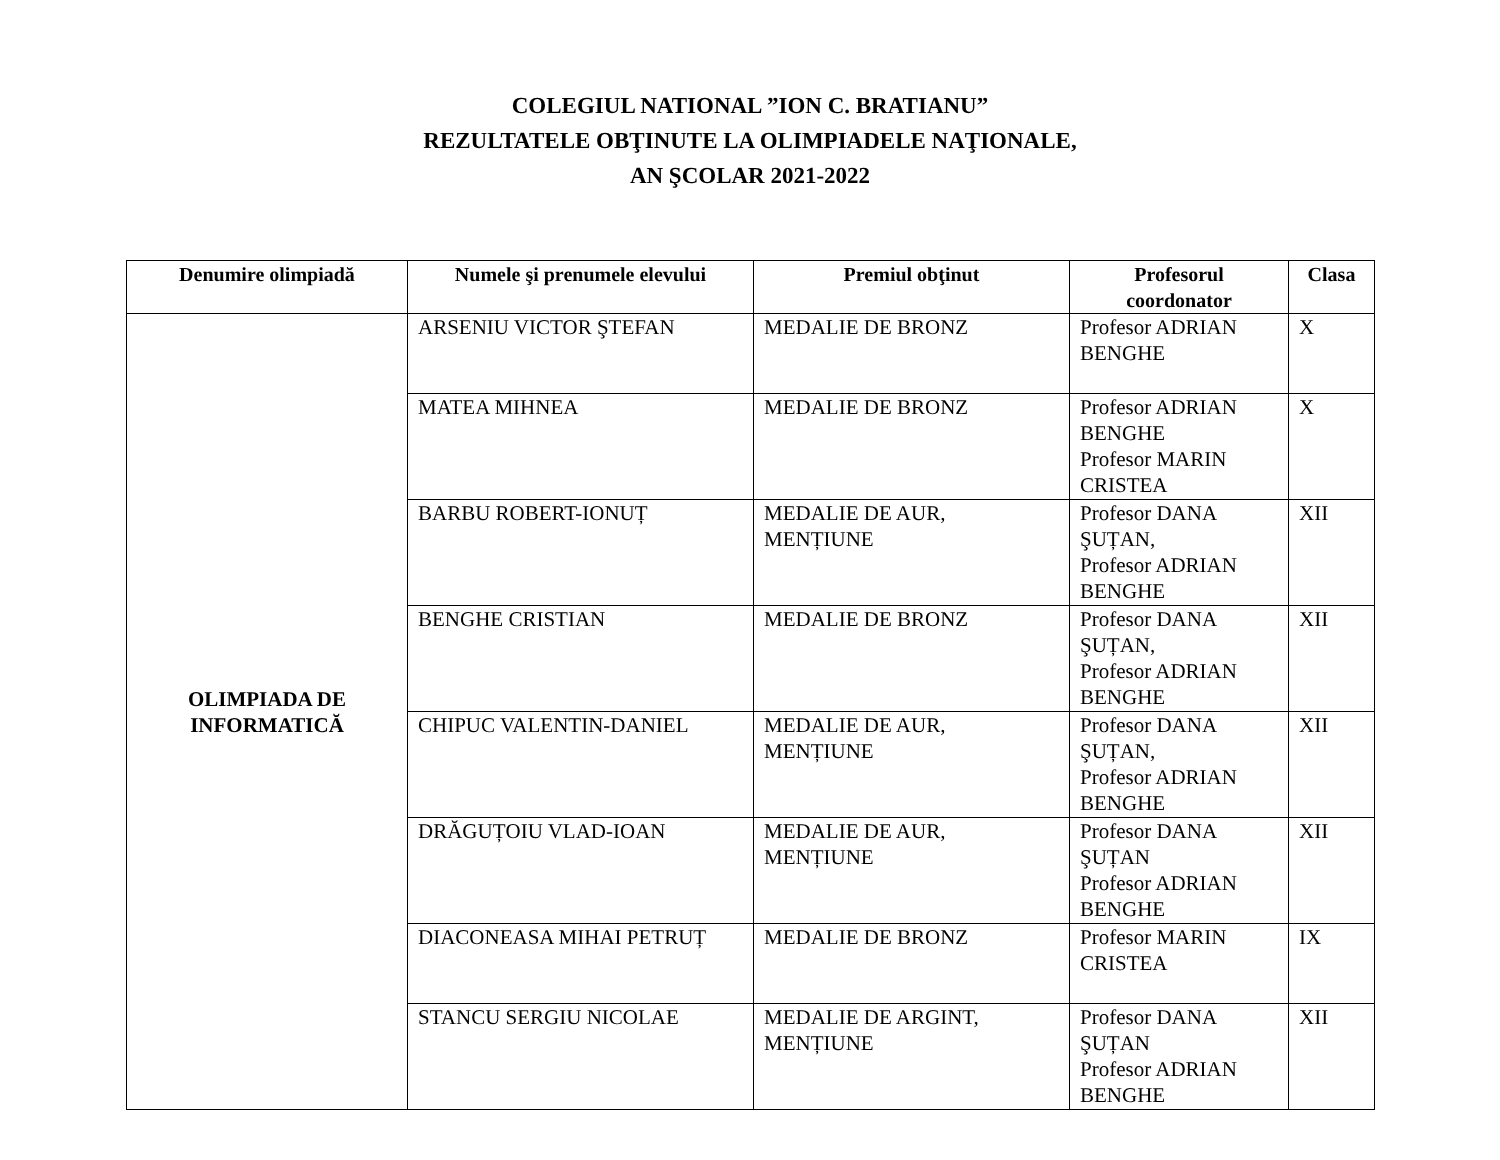COLEGIUL NATIONAL ”ION C. BRATIANU”
REZULTATELE OBŢINUTE LA OLIMPIADELE NAŢIONALE,
AN ŞCOLAR 2021-2022
| Denumire olimpiadă | Numele şi prenumele elevului | Premiul obţinut | Profesorul coordonator | Clasa |
| --- | --- | --- | --- | --- |
| OLIMPIADA DE INFORMATICĂ | ARSENIU VICTOR ŞTEFAN | MEDALIE DE BRONZ | Profesor ADRIAN BENGHE | X |
| | MATEA MIHNEA | MEDALIE DE BRONZ | Profesor ADRIAN BENGHE Profesor MARIN CRISTEA | X |
| | BARBU ROBERT-IONUȚ | MEDALIE DE AUR, MENȚIUNE | Profesor DANA ŞUȚAN, Profesor ADRIAN BENGHE | XII |
| | BENGHE CRISTIAN | MEDALIE DE BRONZ | Profesor DANA ŞUȚAN, Profesor ADRIAN BENGHE | XII |
| | CHIPUC VALENTIN-DANIEL | MEDALIE DE AUR, MENȚIUNE | Profesor DANA ŞUȚAN, Profesor ADRIAN BENGHE | XII |
| | DRĂGUȚOIU VLAD-IOAN | MEDALIE DE AUR, MENȚIUNE | Profesor DANA ŞUȚAN Profesor ADRIAN BENGHE | XII |
| | DIACONEASA MIHAI PETRUȚ | MEDALIE DE BRONZ | Profesor MARIN CRISTEA | IX |
| | STANCU SERGIU NICOLAE | MEDALIE DE ARGINT, MENȚIUNE | Profesor DANA ŞUȚAN Profesor ADRIAN BENGHE | XII |